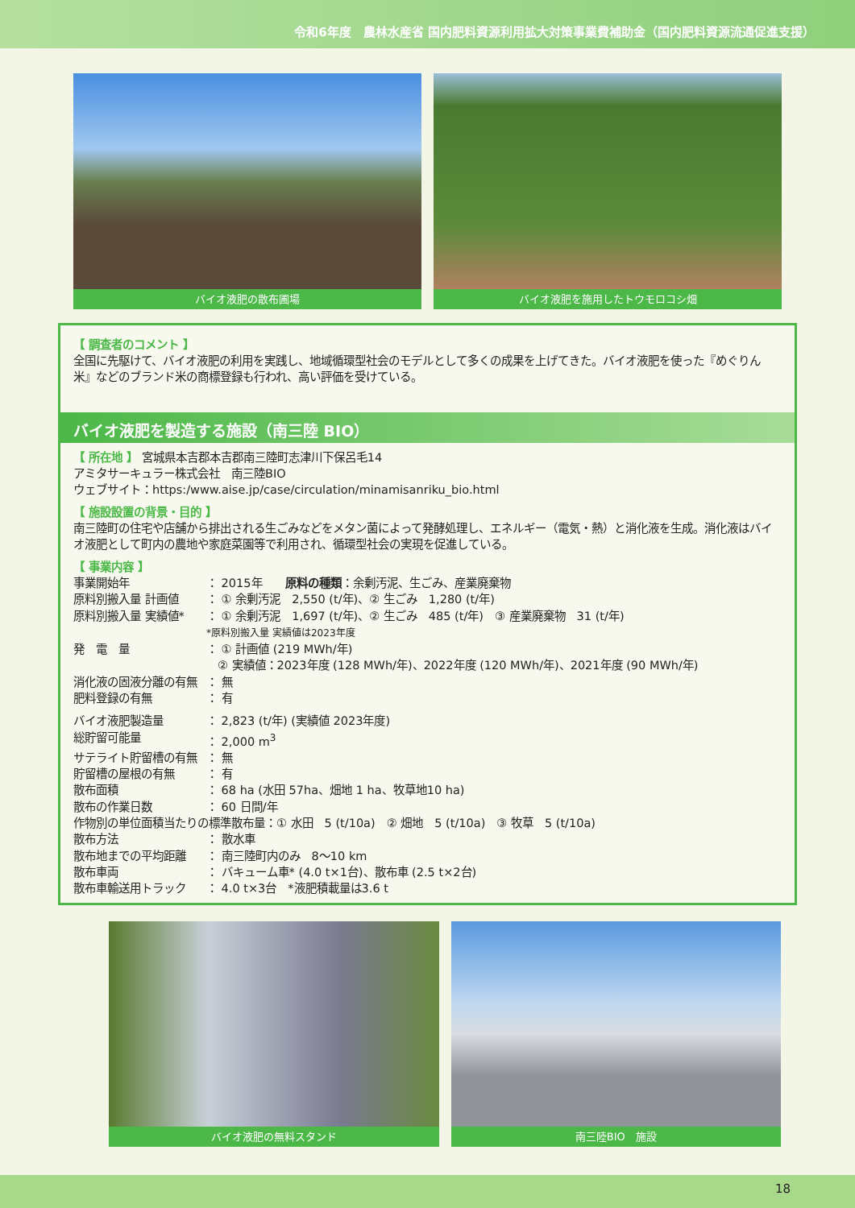令和6年度　農林水産省 国内肥料資源利用拡大対策事業費補助金（国内肥料資源流通促進支援）
バイオ液肥の散布圃場 バイオ液肥を施用したトウモロコシ畑
【 調査者のコメント 】
全国に先駆けて、バイオ液肥の利用を実践し、地域循環型社会のモデルとして多くの成果を上げてきた。バイオ液肥を使った『めぐりん米』などのブランド米の商標登録も行われ、高い評価を受けている。
バイオ液肥を製造する施設（南三陸 BIO）
【 所在地 】 宮城県本吉郡本吉郡南三陸町志津川下保呂毛14
アミタサーキュラー株式会社　南三陸BIO
ウェブサイト：https:/www.aise.jp/case/circulation/minamisanriku_bio.html
【 施設設置の背景・目的 】
南三陸町の住宅や店舗から排出される生ごみなどをメタン菌によって発酵処理し、エネルギー（電気・熱）と消化液を生成。消化液はバイオ液肥として町内の農地や家庭菜園等で利用され、循環型社会の実現を促進している。
【 事業内容 】
事業開始年 ： 2015年　　原料の種類：余剰汚泥、生ごみ、産業廃棄物
原料別搬入量 計画値 ： ① 余剰汚泥　2,550 (t/年)、② 生ごみ　1,280 (t/年)
原料別搬入量 実績値* ： ① 余剰汚泥　1,697 (t/年)、② 生ごみ　485 (t/年)　③ 産業廃棄物　31 (t/年)
*原料別搬入量 実績値は2023年度
発　電　量 ： ① 計画値 (219 MWh/年)
　② 実績値：2023年度 (128 MWh/年)、2022年度 (120 MWh/年)、2021年度 (90 MWh/年)
消化液の固液分離の有無 ： 無
肥料登録の有無 ： 有
バイオ液肥製造量 ： 2,823 (t/年) (実績値 2023年度)
総貯留可能量 ： 2,000 m<sup>3</sup>
サテライト貯留槽の有無 ： 無
貯留槽の屋根の有無 ： 有
散布面積 ： 68 ha (水田 57ha、畑地 1 ha、牧草地10 ha)
散布の作業日数 ： 60 日間/年
作物別の単位面積当たりの標準散布量：① 水田　5 (t/10a)　② 畑地　5 (t/10a)　③ 牧草　5 (t/10a)
散布方法 ： 散水車
散布地までの平均距離 ： 南三陸町内のみ　8～10 km
散布車両 ： バキューム車* (4.0 t×1台)、散布車 (2.5 t×2台)
散布車輸送用トラック ： 4.0 t×3台　*液肥積載量は3.6 t
バイオ液肥の無料スタンド 南三陸BIO　施設
18